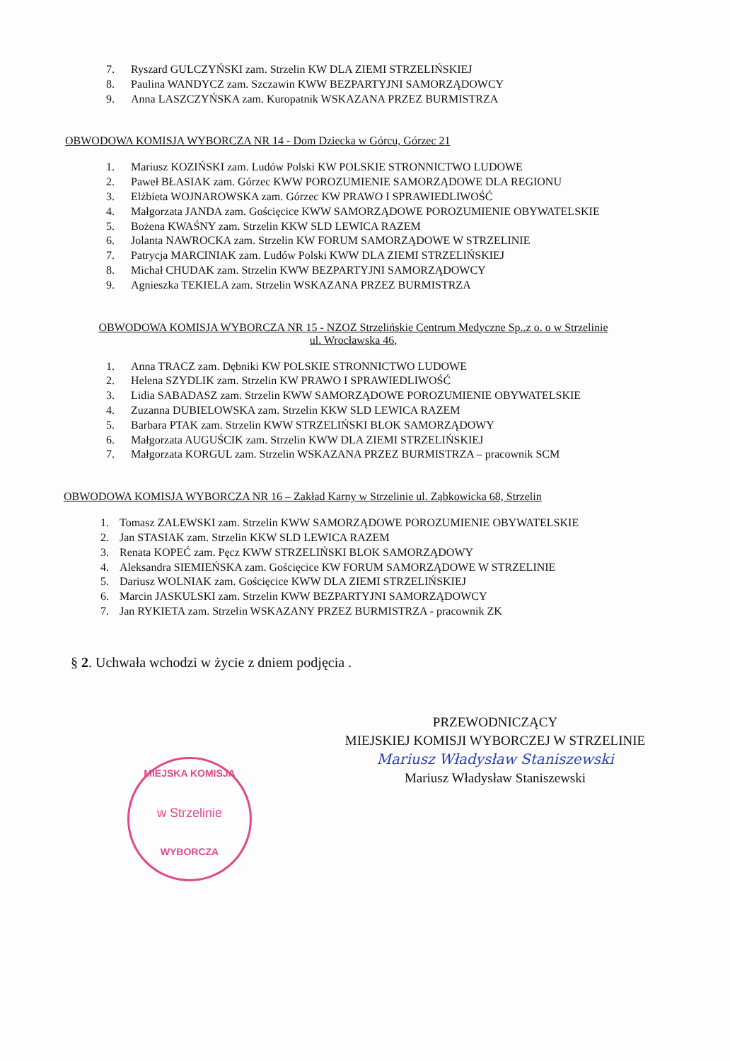7. Ryszard GULCZYŃSKI zam. Strzelin KW DLA ZIEMI STRZELIŃSKIEJ
8. Paulina WANDYCZ zam. Szczawin KWW BEZPARTYJNI SAMORZĄDOWCY
9. Anna LASZCZYŃSKA zam. Kuropatnik WSKAZANA PRZEZ BURMISTRZA
OBWODOWA KOMISJA WYBORCZA NR 14 - Dom Dziecka w Górcu, Górzec 21
1. Mariusz KOZIŃSKI zam. Ludów Polski KW POLSKIE STRONNICTWO LUDOWE
2. Paweł BŁASIAK zam. Górzec KWW POROZUMIENIE SAMORZĄDOWE DLA REGIONU
3. Elżbieta WOJNAROWSKA zam. Górzec KW PRAWO I SPRAWIEDLIWOŚĆ
4. Małgorzata JANDA zam. Gościęcice KWW SAMORZĄDOWE POROZUMIENIE OBYWATELSKIE
5. Bożena KWAŚNY zam. Strzelin KKW SLD LEWICA RAZEM
6. Jolanta NAWROCKA zam. Strzelin KW FORUM SAMORZĄDOWE W STRZELINIE
7. Patrycja MARCINIAK zam. Ludów Polski KWW DLA ZIEMI STRZELIŃSKIEJ
8. Michał CHUDAK zam. Strzelin KWW BEZPARTYJNI SAMORZĄDOWCY
9. Agnieszka TEKIELA zam. Strzelin WSKAZANA PRZEZ BURMISTRZA
OBWODOWA KOMISJA WYBORCZA NR 15 - NZOZ Strzelińskie Centrum Medyczne Sp..z o. o w Strzelinie
ul. Wrocławska 46,
1. Anna TRACZ zam. Dębniki KW POLSKIE STRONNICTWO LUDOWE
2. Helena SZYDLIK zam. Strzelin KW PRAWO I SPRAWIEDLIWOŚĆ
3. Lidia SABADASZ zam. Strzelin KWW SAMORZĄDOWE POROZUMIENIE OBYWATELSKIE
4. Zuzanna DUBIELOWSKA zam. Strzelin KKW SLD LEWICA RAZEM
5. Barbara PTAK zam. Strzelin KWW STRZELIŃSKI BLOK SAMORZĄDOWY
6. Małgorzata AUGUŚCIK zam. Strzelin KWW DLA ZIEMI STRZELIŃSKIEJ
7. Małgorzata KORGUL zam. Strzelin WSKAZANA PRZEZ BURMISTRZA – pracownik SCM
OBWODOWA KOMISJA WYBORCZA NR 16 – Zakład Karny w Strzelinie ul. Ząbkowicka 68, Strzelin
1. Tomasz ZALEWSKI zam. Strzelin KWW SAMORZĄDOWE POROZUMIENIE OBYWATELSKIE
2. Jan STASIAK zam. Strzelin KKW SLD LEWICA RAZEM
3. Renata KOPEĆ zam. Pęcz KWW STRZELIŃSKI BLOK SAMORZĄDOWY
4. Aleksandra SIEMIEŃSKA zam. Gościęcice KW FORUM SAMORZĄDOWE W STRZELINIE
5. Dariusz WOLNIAK zam. Gościęcice KWW DLA ZIEMI STRZELIŃSKIEJ
6. Marcin JASKULSKI zam. Strzelin KWW BEZPARTYJNI SAMORZĄDOWCY
7. Jan RYKIETA zam. Strzelin WSKAZANY PRZEZ BURMISTRZA - pracownik ZK
§ 2. Uchwała wchodzi w życie z dniem podjęcia .
PRZEWODNICZĄCY
MIEJSKIEJ KOMISJI WYBORCZEJ W STRZELINIE
Mariusz Władysław Staniszewski
Mariusz Władysław Staniszewski
MIEJSKA KOMISJA
w Strzelinie
WYBORCZA